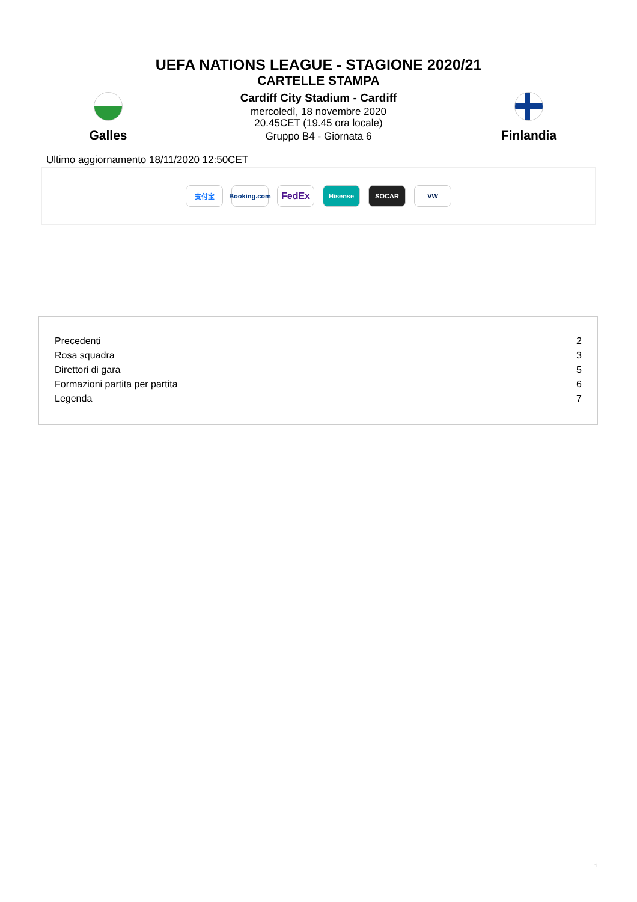UEFA NATIONS LEAGUE - STAGIONE 2020/21
CARTELLE STAMPA
Galles
Cardiff City Stadium - Cardiff
mercoledì, 18 novembre 2020
20.45CET (19.45 ora locale)
Gruppo B4 - Giornata 6
Finlandia
Ultimo aggiornamento 18/11/2020 12:50CET
支付宝
Booking.com
FedEx
Hisense SOCAR VW
| Precedenti | 2 |
| Rosa squadra | 3 |
| Direttori di gara | 5 |
| Formazioni partita per partita | 6 |
| Legenda | 7 |
1